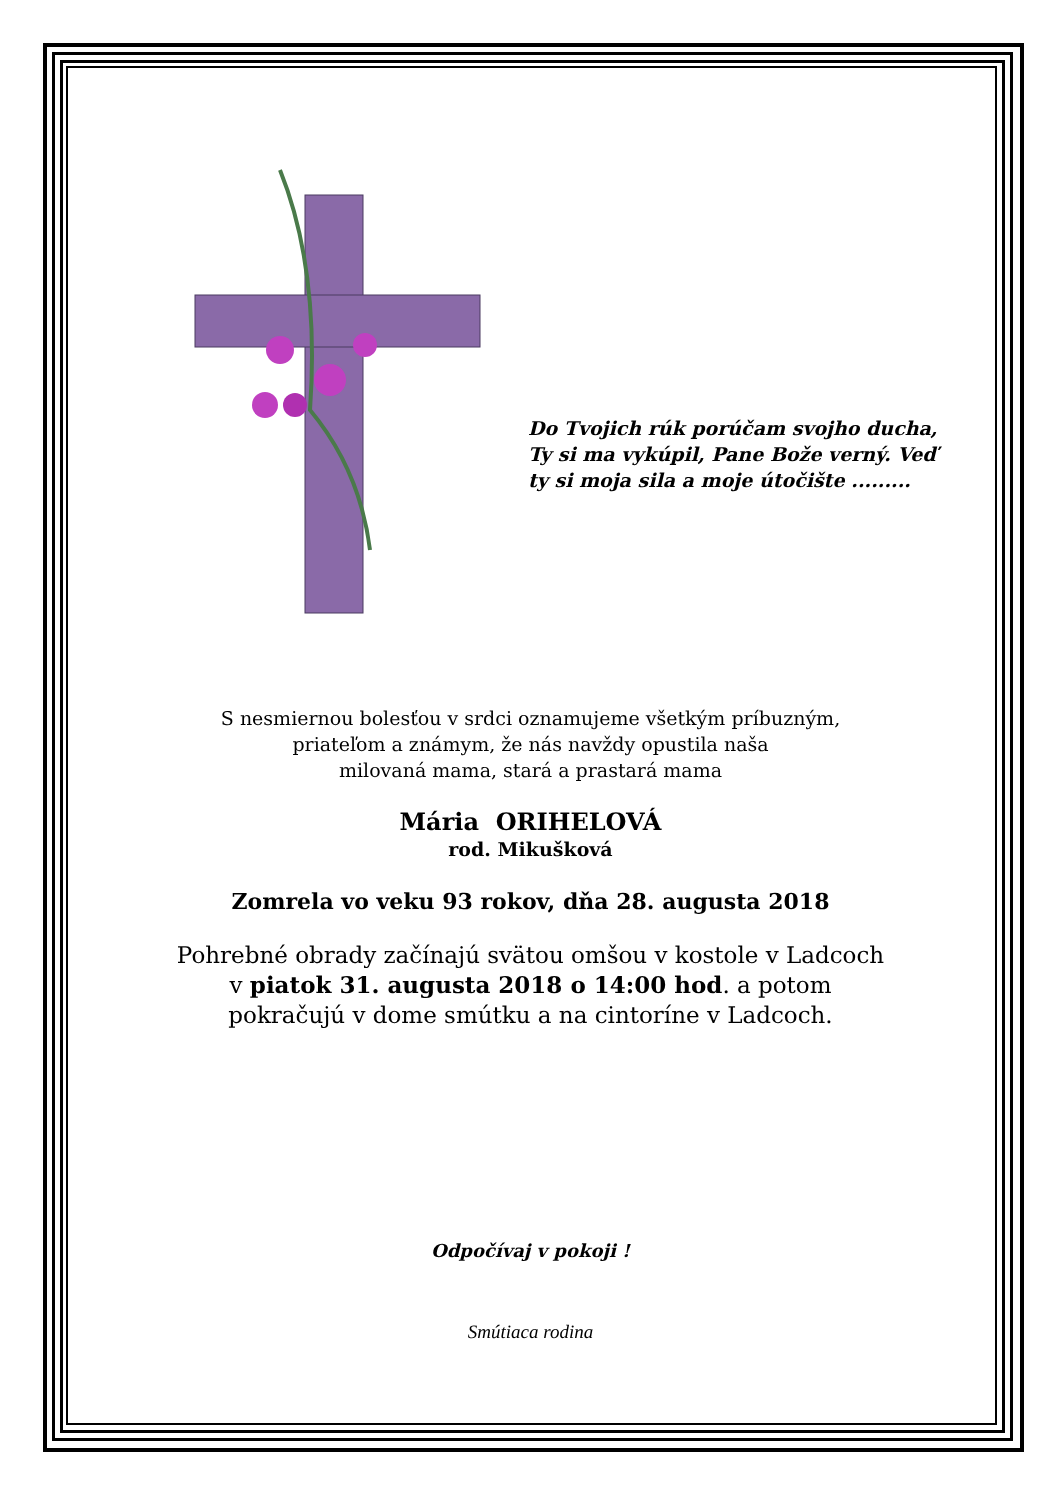Do Tvojich rúk porúčam svojho ducha, Ty si ma vykúpil, Pane Bože verný. Veď ty si moja sila a moje útočište .........
S nesmiernou bolesťou v srdci oznamujeme všetkým príbuzným,
priateľom a známym, že nás navždy opustila naša
milovaná mama, stará a prastará mama
Mária ORIHELOVÁ
rod. Mikušková
Zomrela vo veku 93 rokov, dňa 28. augusta 2018
Pohrebné obrady začínajú svätou omšou v kostole v Ladcoch
v piatok 31. augusta 2018 o 14:00 hod. a potom
pokračujú v dome smútku a na cintoríne v Ladcoch.
Odpočívaj v pokoji !
Smútiaca rodina